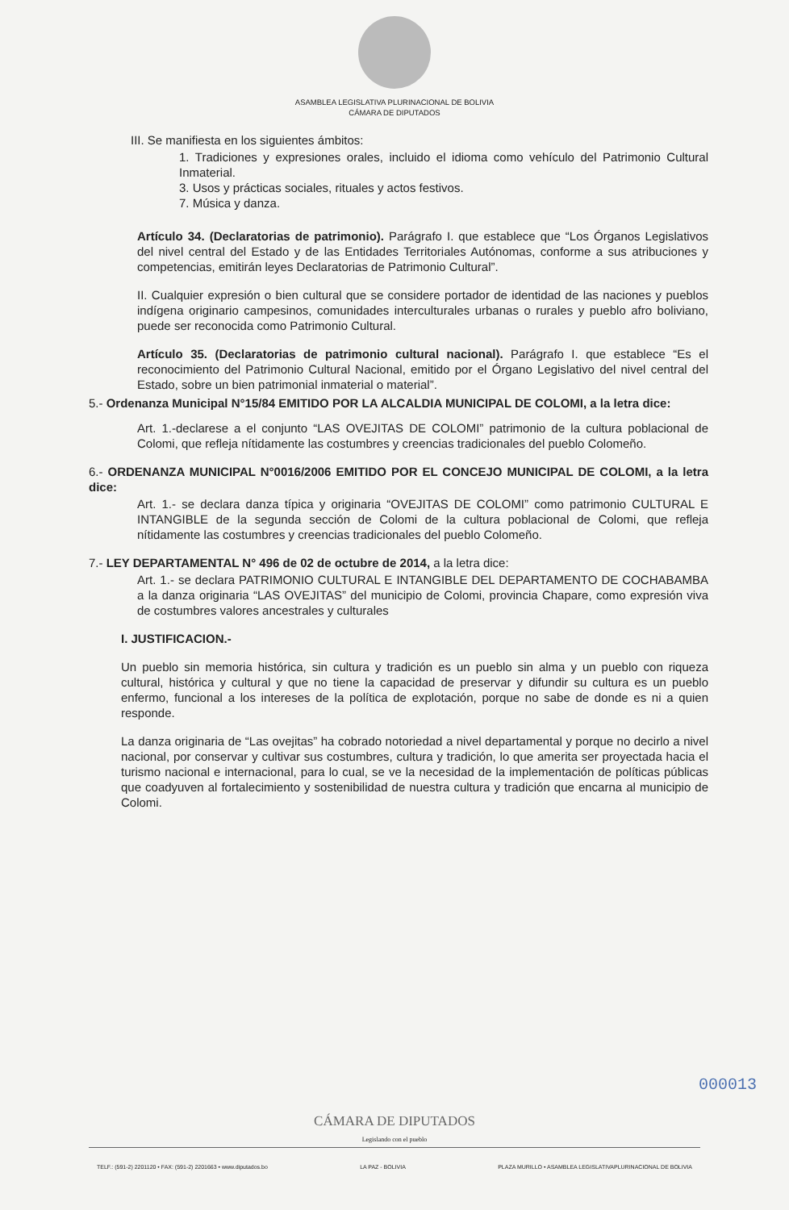ASAMBLEA LEGISLATIVA PLURINACIONAL DE BOLIVIA
CÁMARA DE DIPUTADOS
III. Se manifiesta en los siguientes ámbitos:
1. Tradiciones y expresiones orales, incluido el idioma como vehículo del Patrimonio Cultural Inmaterial.
3. Usos y prácticas sociales, rituales y actos festivos.
7. Música y danza.
Artículo 34. (Declaratorias de patrimonio). Parágrafo I. que establece que “Los Órganos Legislativos del nivel central del Estado y de las Entidades Territoriales Autónomas, conforme a sus atribuciones y competencias, emitirán leyes Declaratorias de Patrimonio Cultural”.
II. Cualquier expresión o bien cultural que se considere portador de identidad de las naciones y pueblos indígena originario campesinos, comunidades interculturales urbanas o rurales y pueblo afro boliviano, puede ser reconocida como Patrimonio Cultural.
Artículo 35. (Declaratorias de patrimonio cultural nacional). Parágrafo I. que establece “Es el reconocimiento del Patrimonio Cultural Nacional, emitido por el Órgano Legislativo del nivel central del Estado, sobre un bien patrimonial inmaterial o material”.
5.- Ordenanza Municipal N°15/84 EMITIDO POR LA ALCALDIA MUNICIPAL DE COLOMI, a la letra dice:
Art. 1.-declarese a el conjunto “LAS OVEJITAS DE COLOMI” patrimonio de la cultura poblacional de Colomi, que refleja nítidamente las costumbres y creencias tradicionales del pueblo Colomeño.
6.- ORDENANZA MUNICIPAL N°0016/2006 EMITIDO POR EL CONCEJO MUNICIPAL DE COLOMI, a la letra dice:
Art. 1.- se declara danza típica y originaria “OVEJITAS DE COLOMI” como patrimonio CULTURAL E INTANGIBLE de la segunda sección de Colomi de la cultura poblacional de Colomi, que refleja nítidamente las costumbres y creencias tradicionales del pueblo Colomeño.
7.- LEY DEPARTAMENTAL N° 496 de 02 de octubre de 2014, a la letra dice:
Art. 1.- se declara PATRIMONIO CULTURAL E INTANGIBLE DEL DEPARTAMENTO DE COCHABAMBA a la danza originaria “LAS OVEJITAS” del municipio de Colomi, provincia Chapare, como expresión viva de costumbres valores ancestrales y culturales
I. JUSTIFICACION.-
Un pueblo sin memoria histórica, sin cultura y tradición es un pueblo sin alma y un pueblo con riqueza cultural, histórica y cultural y que no tiene la capacidad de preservar y difundir su cultura es un pueblo enfermo, funcional a los intereses de la política de explotación, porque no sabe de donde es ni a quien responde.
La danza originaria de “Las ovejitas” ha cobrado notoriedad a nivel departamental y porque no decirlo a nivel nacional, por conservar y cultivar sus costumbres, cultura y tradición, lo que amerita ser proyectada hacia el turismo nacional e internacional, para lo cual, se ve la necesidad de la implementación de políticas públicas que coadyuven al fortalecimiento y sostenibilidad de nuestra cultura y tradición que encarna al municipio de Colomi.
000013
CÁMARA DE DIPUTADOS
Legislando con el pueblo
TELF.: (591-2) 2201120 • FAX: (591-2) 2201663 • www.diputados.bo LA PAZ - BOLIVIA PLAZA MURILLO • ASAMBLEA LEGISLATIVAPLURINACIONAL DE BOLIVIA